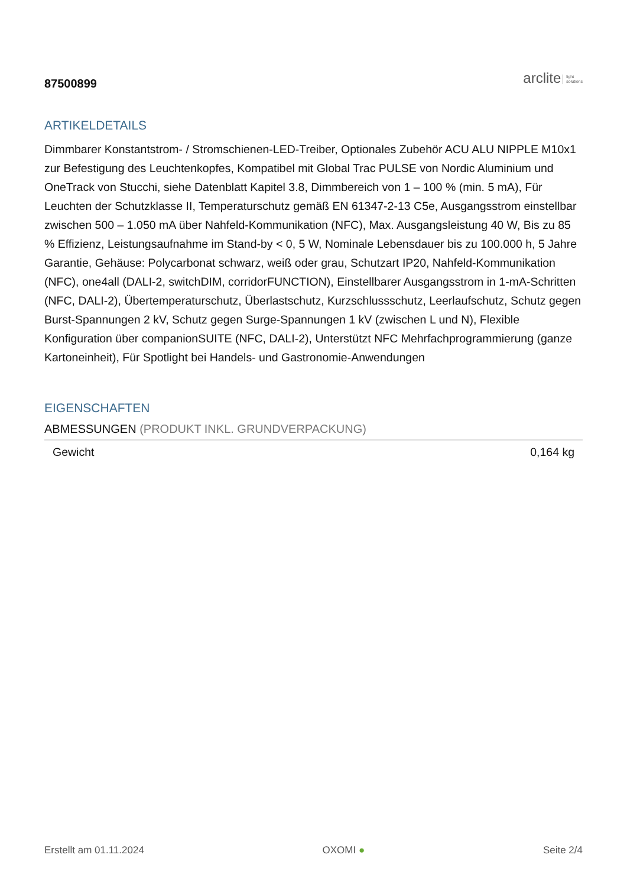87500899
arclite light
solutions
ARTIKELDETAILS
Dimmbarer Konstantstrom- / Stromschienen-LED-Treiber, Optionales Zubehör ACU ALU NIPPLE M10x1 zur Befestigung des Leuchtenkopfes, Kompatibel mit Global Trac PULSE von Nordic Aluminium und OneTrack von Stucchi, siehe Datenblatt Kapitel 3.8, Dimmbereich von 1 – 100 % (min. 5 mA), Für Leuchten der Schutzklasse II, Temperaturschutz gemäß EN 61347-2-13 C5e, Ausgangsstrom einstellbar zwischen 500 – 1.050 mA über Nahfeld-Kommunikation (NFC), Max. Ausgangsleistung 40 W, Bis zu 85 % Effizienz, Leistungsaufnahme im Stand-by < 0, 5 W, Nominale Lebensdauer bis zu 100.000 h, 5 Jahre Garantie, Gehäuse: Polycarbonat schwarz, weiß oder grau, Schutzart IP20, Nahfeld-Kommunikation (NFC), one4all (DALI-2, switchDIM, corridorFUNCTION), Einstellbarer Ausgangsstrom in 1-mA-Schritten (NFC, DALI-2), Übertemperaturschutz, Überlastschutz, Kurzschlussschutz, Leerlaufschutz, Schutz gegen Burst-Spannungen 2 kV, Schutz gegen Surge-Spannungen 1 kV (zwischen L und N), Flexible Konfiguration über companionSUITE (NFC, DALI-2), Unterstützt NFC Mehrfachprogrammierung (ganze Kartoneinheit), Für Spotlight bei Handels- und Gastronomie-Anwendungen
EIGENSCHAFTEN
ABMESSUNGEN (PRODUKT INKL. GRUNDVERPACKUNG)
| Gewicht | 0,164 kg |
Erstellt am 01.11.2024 OXOMI ● Seite 2/4